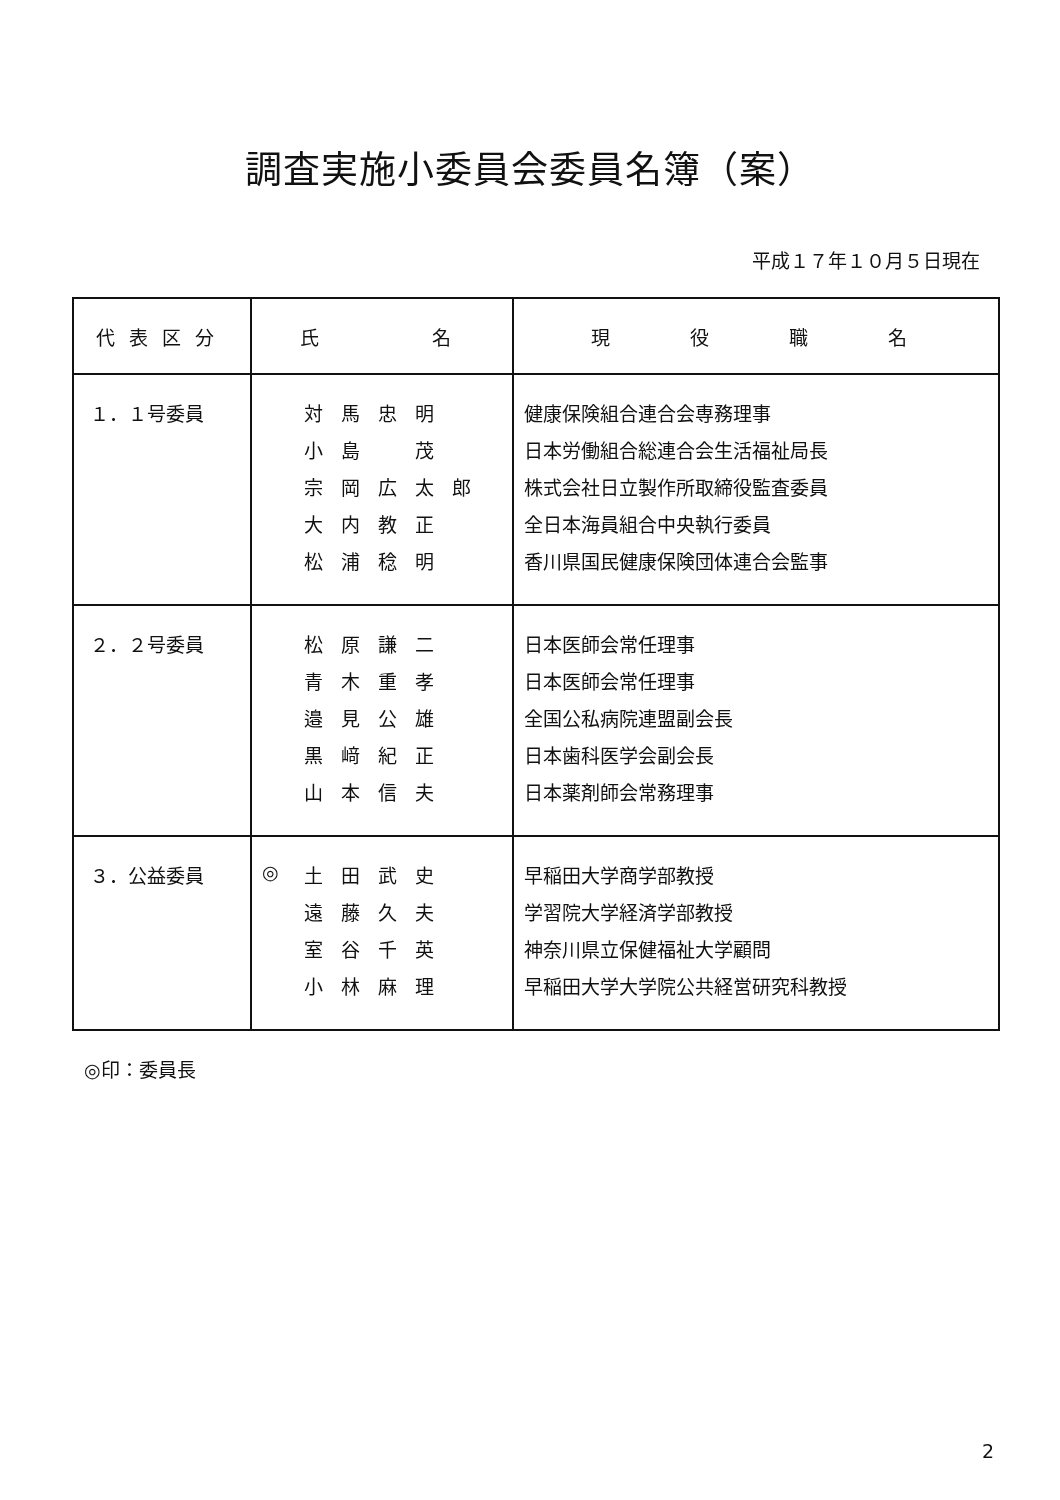調査実施小委員会委員名簿（案）
平成１７年１０月５日現在
| 代表区分 | 氏 名 | 現 役 職 名 |
| --- | --- | --- |
| １．１号委員 | 対馬忠明 小島 茂 宗岡広太郎 大内教正 松浦稔明 | 健康保険組合連合会専務理事 日本労働組合総連合会生活福祉局長 株式会社日立製作所取締役監査委員 全日本海員組合中央執行委員 香川県国民健康保険団体連合会監事 |
| ２．２号委員 | 松原謙二 青木重孝 邉見公雄 黒﨑紀正 山本信夫 | 日本医師会常任理事 日本医師会常任理事 全国公私病院連盟副会長 日本歯科医学会副会長 日本薬剤師会常務理事 |
| ３．公益委員 | ◎ 土田武史 遠藤久夫 室谷千英 小林麻理 | 早稲田大学商学部教授 学習院大学経済学部教授 神奈川県立保健福祉大学顧問 早稲田大学大学院公共経営研究科教授 |
◎印：委員長
2